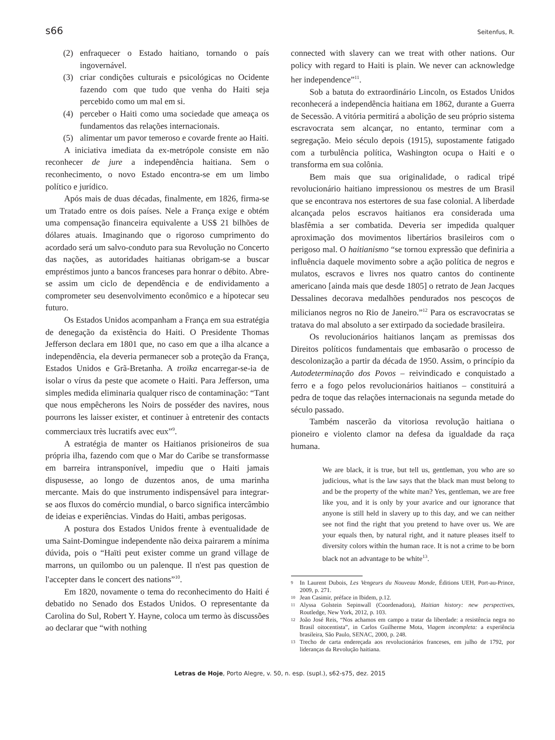s66 Seitenfus, R.
(2) enfraquecer o Estado haitiano, tornando o país ingovernável.
(3) criar condições culturais e psicológicas no Ocidente fazendo com que tudo que venha do Haiti seja percebido como um mal em si.
(4) perceber o Haiti como uma sociedade que ameaça os fundamentos das relações internacionais.
(5) alimentar um pavor temeroso e covarde frente ao Haiti.
A iniciativa imediata da ex-metrópole consiste em não reconhecer de jure a independência haitiana. Sem o reconhecimento, o novo Estado encontra-se em um limbo político e jurídico.
Após mais de duas décadas, finalmente, em 1826, firma-se um Tratado entre os dois países. Nele a França exige e obtém uma compensação financeira equivalente a US$ 21 bilhões de dólares atuais. Imaginando que o rigoroso cumprimento do acordado será um salvo-conduto para sua Revolução no Concerto das nações, as autoridades haitianas obrigam-se a buscar empréstimos junto a bancos franceses para honrar o débito. Abre-se assim um ciclo de dependência e de endividamento a comprometer seu desenvolvimento econômico e a hipotecar seu futuro.
Os Estados Unidos acompanham a França em sua estratégia de denegação da existência do Haiti. O Presidente Thomas Jefferson declara em 1801 que, no caso em que a ilha alcance a independência, ela deveria permanecer sob a proteção da França, Estados Unidos e Grã-Bretanha. A troïka encarregar-se-ia de isolar o vírus da peste que acomete o Haiti. Para Jefferson, uma simples medida eliminaria qualquer risco de contaminação: “Tant que nous empêcherons les Noirs de posséder des navires, nous pourrons les laisser exister, et continuer à entretenir des contacts commerciaux très lucratifs avec eux”<sup>9</sup>.
A estratégia de manter os Haitianos prisioneiros de sua própria ilha, fazendo com que o Mar do Caribe se transformasse em barreira intransponível, impediu que o Haiti jamais dispusesse, ao longo de duzentos anos, de uma marinha mercante. Mais do que instrumento indispensável para integrar-se aos fluxos do comércio mundial, o barco significa intercâmbio de ideias e experiências. Vindas do Haiti, ambas perigosas.
A postura dos Estados Unidos frente à eventualidade de uma Saint-Domingue independente não deixa pairarem a mínima dúvida, pois o “Haïti peut exister comme un grand village de marrons, un quilombo ou un palenque. Il n'est pas question de l'accepter dans le concert des nations”<sup>10</sup>.
Em 1820, novamente o tema do reconhecimento do Haiti é debatido no Senado dos Estados Unidos. O representante da Carolina do Sul, Robert Y. Hayne, coloca um termo às discussões ao declarar que “with nothing
connected with slavery can we treat with other nations. Our policy with regard to Haiti is plain. We never can acknowledge her independence”<sup>11</sup>.
Sob a batuta do extraordinário Lincoln, os Estados Unidos reconhecerá a independência haitiana em 1862, durante a Guerra de Secessão. A vitória permitirá a abolição de seu próprio sistema escravocrata sem alcançar, no entanto, terminar com a segregação. Meio século depois (1915), supostamente fatigado com a turbulência política, Washington ocupa o Haiti e o transforma em sua colônia.
Bem mais que sua originalidade, o radical tripé revolucionário haitiano impressionou os mestres de um Brasil que se encontrava nos estertores de sua fase colonial. A liberdade alcançada pelos escravos haitianos era considerada uma blasfêmia a ser combatida. Deveria ser impedida qualquer aproximação dos movimentos libertários brasileiros com o perigoso mal. O haitianismo “se tornou expressão que definiria a influência daquele movimento sobre a ação política de negros e mulatos, escravos e livres nos quatro cantos do continente americano [ainda mais que desde 1805] o retrato de Jean Jacques Dessalines decorava medalhões pendurados nos pescoços de milicianos negros no Rio de Janeiro.”<sup>12</sup> Para os escravocratas se tratava do mal absoluto a ser extirpado da sociedade brasileira.
Os revolucionários haitianos lançam as premissas dos Direitos políticos fundamentais que embasarão o processo de descolonização a partir da década de 1950. Assim, o princípio da Autodeterminação dos Povos – reivindicado e conquistado a ferro e a fogo pelos revolucionários haitianos – constituirá a pedra de toque das relações internacionais na segunda metade do século passado.
Também nascerão da vitoriosa revolução haitiana o pioneiro e violento clamor na defesa da igualdade da raça humana.
We are black, it is true, but tell us, gentleman, you who are so judicious, what is the law says that the black man must belong to and be the property of the white man? Yes, gentleman, we are free like you, and it is only by your avarice and our ignorance that anyone is still held in slavery up to this day, and we can neither see not find the right that you pretend to have over us. We are your equals then, by natural right, and it nature pleases itself to diversity colors within the human race. It is not a crime to be born black not an advantage to be white<sup>13</sup>.
9 In Laurent Dubois, Les Vengeurs du Nouveau Monde, Éditions UEH, Port-au-Prince, 2009, p. 271.
10 Jean Casimir, préface in Ibidem, p.12.
11 Alyssa Golstein Sepinwall (Coordenadora), Haitian history: new perspectives, Routledge, New York, 2012, p. 103.
12 João José Reis, “Nos achamos em campo a tratar da liberdade: a resistência negra no Brasil oitocentista”, in Carlos Guilherme Mota, Viagem incompleta: a experiência brasileira, São Paulo, SENAC, 2000, p. 248.
13 Trecho de carta endereçada aos revolucionários franceses, em julho de 1792, por lideranças da Revolução haitiana.
Letras de Hoje, Porto Alegre, v. 50, n. esp. (supl.), s62-s75, dez. 2015